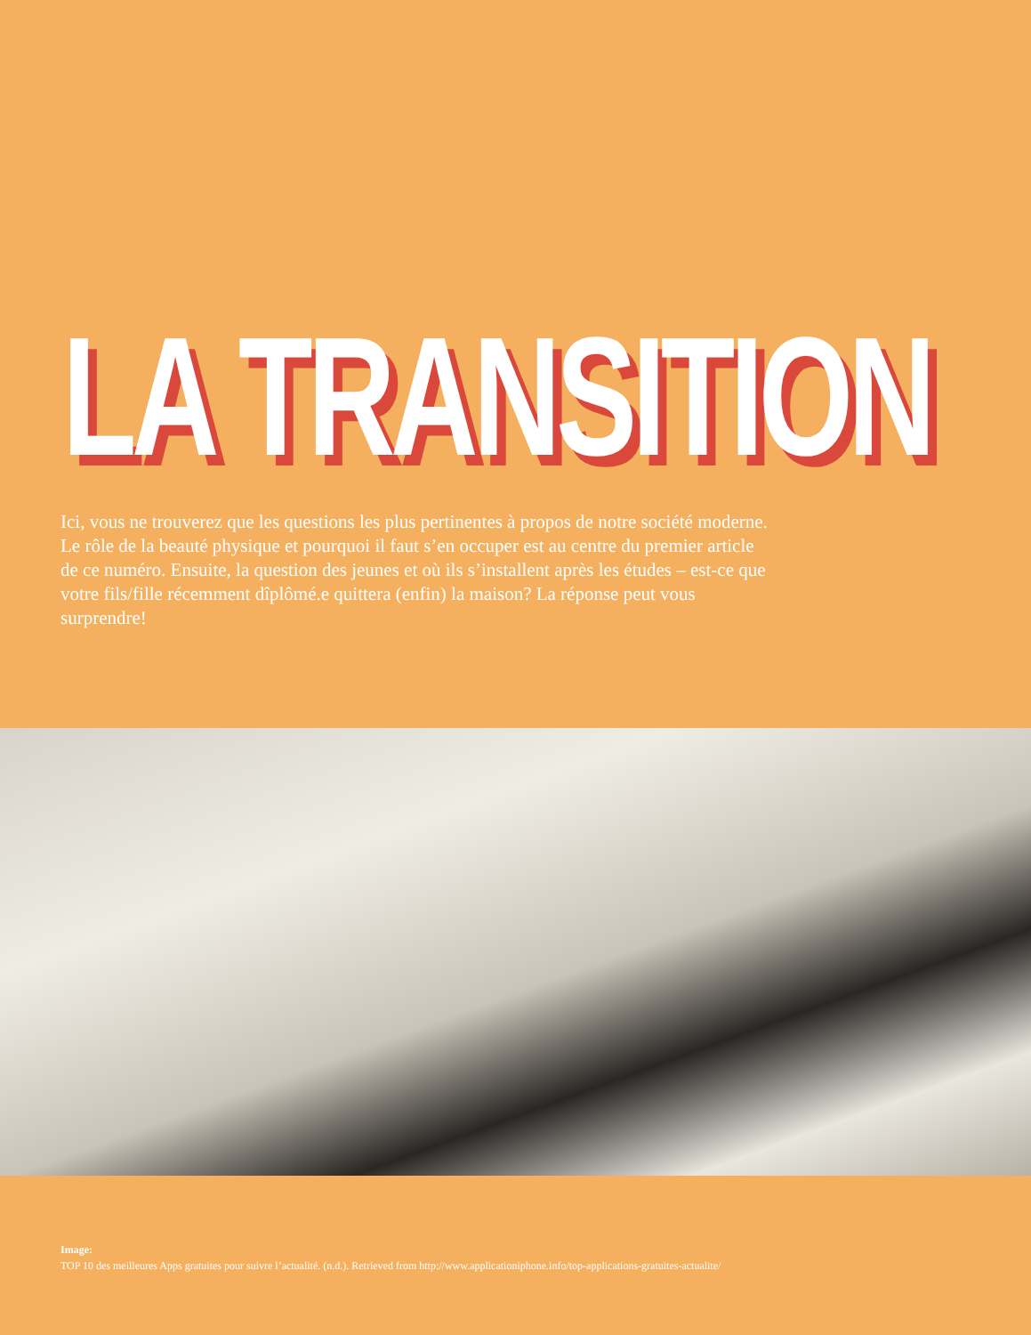LA TRANSITION
Ici, vous ne trouverez que les questions les plus pertinentes à propos de notre société moderne. Le rôle de la beauté physique et pourquoi il faut s’en occuper est au centre du premier article de ce numéro. Ensuite, la question des jeunes et où ils s’installent après les études – est-ce que votre fils/fille récemment dîplômé.e quittera (enfin) la maison? La réponse peut vous surprendre!
Image:
TOP 10 des meilleures Apps gratuites pour suivre l’actualité. (n.d.). Retrieved from http://www.applicationiphone.info/top-applications-gratuites-actualite/